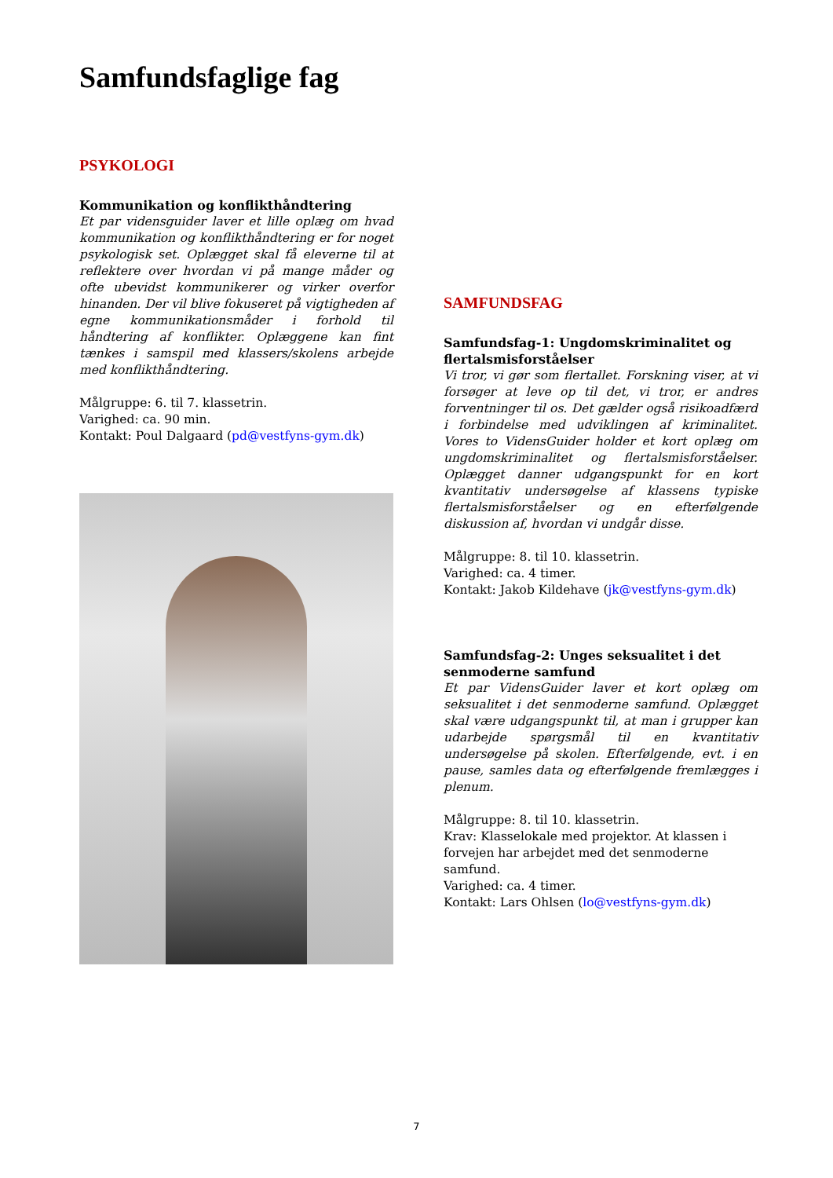Samfundsfaglige fag
PSYKOLOGI
Kommunikation og konflikthåndtering
Et par vidensguider laver et lille oplæg om hvad kommunikation og konflikthåndtering er for noget psykologisk set. Oplægget skal få eleverne til at reflektere over hvordan vi på mange måder og ofte ubevidst kommunikerer og virker overfor hinanden. Der vil blive fokuseret på vigtigheden af egne kommunikationsmåder i forhold til håndtering af konflikter. Oplæggene kan fint tænkes i samspil med klassers/skolens arbejde med konflikthåndtering.
Målgruppe: 6. til 7. klassetrin.
Varighed: ca. 90 min.
Kontakt: Poul Dalgaard (pd@vestfyns-gym.dk)
SAMFUNDSFAG
Samfundsfag-1: Ungdomskriminalitet og flertalsmisforståelser
Vi tror, vi gør som flertallet. Forskning viser, at vi forsøger at leve op til det, vi tror, er andres forventninger til os. Det gælder også risikoadfærd i forbindelse med udviklingen af kriminalitet. Vores to VidensGuider holder et kort oplæg om ungdomskriminalitet og flertalsmisforståelser. Oplægget danner udgangspunkt for en kort kvantitativ undersøgelse af klassens typiske flertalsmisforståelser og en efterfølgende diskussion af, hvordan vi undgår disse.
Målgruppe: 8. til 10. klassetrin.
Varighed: ca. 4 timer.
Kontakt: Jakob Kildehave (jk@vestfyns-gym.dk)
Samfundsfag-2: Unges seksualitet i det senmoderne samfund
Et par VidensGuider laver et kort oplæg om seksualitet i det senmoderne samfund. Oplægget skal være udgangspunkt til, at man i grupper kan udarbejde spørgsmål til en kvantitativ undersøgelse på skolen. Efterfølgende, evt. i en pause, samles data og efterfølgende fremlægges i plenum.
Målgruppe: 8. til 10. klassetrin.
Krav: Klasselokale med projektor. At klassen i forvejen har arbejdet med det senmoderne samfund.
Varighed: ca. 4 timer.
Kontakt: Lars Ohlsen (lo@vestfyns-gym.dk)
7